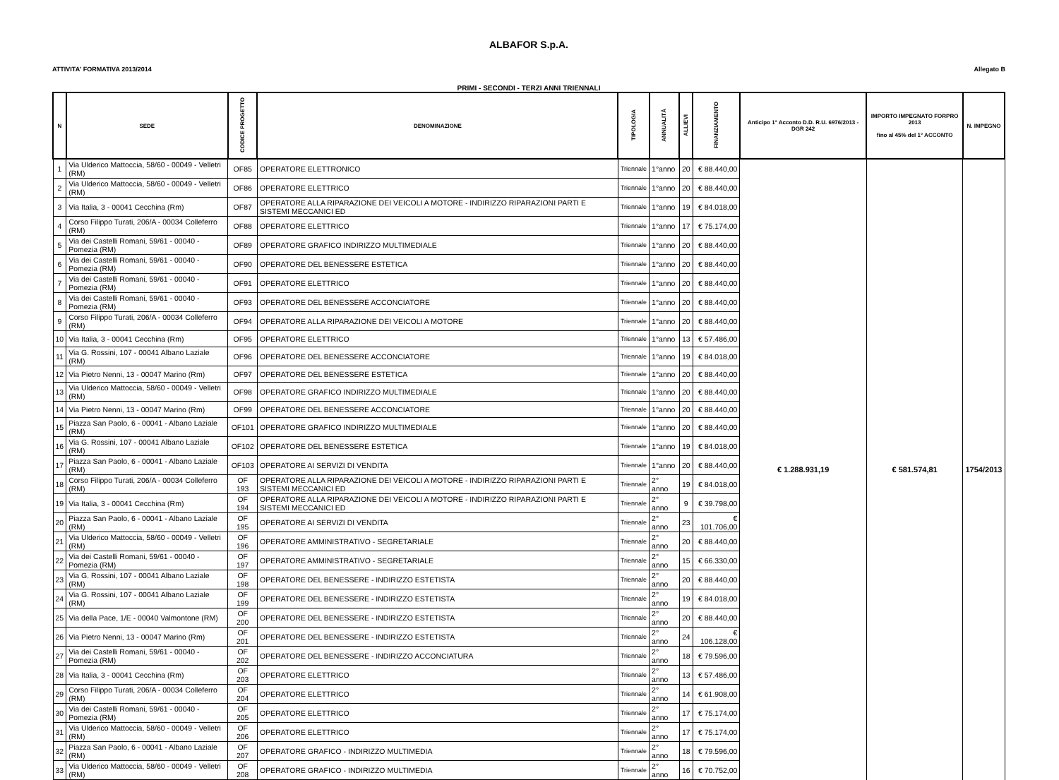ALBAFOR S.p.A.
ATTIVITA' FORMATIVA 2013/2014 Allegato B
PRIMI - SECONDI - TERZI ANNI TRIENNALI
| N | SEDE | CODICE PROGETTO | DENOMINAZIONE | TIPOLOGIA | ANNUALITÀ | ALLIEVI | FINANZIAMENTO | Anticipo 1° Acconto D.D. R.U. 6976/2013 - DGR 242 | IMPORTO IMPEGNATO FORPRO 2013 fino al 45% del 1° ACCONTO | N. IMPEGNO |
| --- | --- | --- | --- | --- | --- | --- | --- | --- | --- | --- |
| 1 | Via Ulderico Mattoccia, 58/60 - 00049 - Velletri (RM) | OF85 | OPERATORE ELETTRONICO | Triennale | 1°anno | 20 | € 88.440,00 | € 1.288.931,19 | € 581.574,81 | 1754/2013 |
| 2 | Via Ulderico Mattoccia, 58/60 - 00049 - Velletri (RM) | OF86 | OPERATORE ELETTRICO | Triennale | 1°anno | 20 | € 88.440,00 | | | |
| 3 | Via Italia, 3 - 00041 Cecchina (Rm) | OF87 | OPERATORE ALLA RIPARAZIONE DEI VEICOLI A MOTORE - INDIRIZZO RIPARAZIONI PARTI E SISTEMI MECCANICI ED | Triennale | 1°anno | 19 | € 84.018,00 | | | |
| 4 | Corso Filippo Turati, 206/A - 00034 Colleferro (RM) | OF88 | OPERATORE ELETTRICO | Triennale | 1°anno | 17 | € 75.174,00 | | | |
| 5 | Via dei Castelli Romani, 59/61 - 00040 - Pomezia (RM) | OF89 | OPERATORE GRAFICO INDIRIZZO MULTIMEDIALE | Triennale | 1°anno | 20 | € 88.440,00 | | | |
| 6 | Via dei Castelli Romani, 59/61 - 00040 - Pomezia (RM) | OF90 | OPERATORE DEL BENESSERE ESTETICA | Triennale | 1°anno | 20 | € 88.440,00 | | | |
| 7 | Via dei Castelli Romani, 59/61 - 00040 - Pomezia (RM) | OF91 | OPERATORE ELETTRICO | Triennale | 1°anno | 20 | € 88.440,00 | | | |
| 8 | Via dei Castelli Romani, 59/61 - 00040 - Pomezia (RM) | OF93 | OPERATORE DEL BENESSERE ACCONCIATORE | Triennale | 1°anno | 20 | € 88.440,00 | | | |
| 9 | Corso Filippo Turati, 206/A - 00034 Colleferro (RM) | OF94 | OPERATORE ALLA RIPARAZIONE DEI VEICOLI A MOTORE | Triennale | 1°anno | 20 | € 88.440,00 | | | |
| 10 | Via Italia, 3 - 00041 Cecchina (Rm) | OF95 | OPERATORE ELETTRICO | Triennale | 1°anno | 13 | € 57.486,00 | | | |
| 11 | Via G. Rossini, 107 - 00041 Albano Laziale (RM) | OF96 | OPERATORE DEL BENESSERE ACCONCIATORE | Triennale | 1°anno | 19 | € 84.018,00 | | | |
| 12 | Via Pietro Nenni, 13 - 00047 Marino (Rm) | OF97 | OPERATORE DEL BENESSERE ESTETICA | Triennale | 1°anno | 20 | € 88.440,00 | | | |
| 13 | Via Ulderico Mattoccia, 58/60 - 00049 - Velletri (RM) | OF98 | OPERATORE GRAFICO INDIRIZZO MULTIMEDIALE | Triennale | 1°anno | 20 | € 88.440,00 | | | |
| 14 | Via Pietro Nenni, 13 - 00047 Marino (Rm) | OF99 | OPERATORE DEL BENESSERE ACCONCIATORE | Triennale | 1°anno | 20 | € 88.440,00 | | | |
| 15 | Piazza San Paolo, 6 - 00041 - Albano Laziale (RM) | OF101 | OPERATORE GRAFICO INDIRIZZO MULTIMEDIALE | Triennale | 1°anno | 20 | € 88.440,00 | | | |
| 16 | Via G. Rossini, 107 - 00041 Albano Laziale (RM) | OF102 | OPERATORE DEL BENESSERE ESTETICA | Triennale | 1°anno | 19 | € 84.018,00 | | | |
| 17 | Piazza San Paolo, 6 - 00041 - Albano Laziale (RM) | OF103 | OPERATORE AI SERVIZI DI VENDITA | Triennale | 1°anno | 20 | € 88.440,00 | | | |
| 18 | Corso Filippo Turati, 206/A - 00034 Colleferro (RM) | OF 193 | OPERATORE ALLA RIPARAZIONE DEI VEICOLI A MOTORE - INDIRIZZO RIPARAZIONI PARTI E SISTEMI MECCANICI ED | Triennale | 2° anno | 19 | € 84.018,00 | | | |
| 19 | Via Italia, 3 - 00041 Cecchina (Rm) | OF 194 | OPERATORE ALLA RIPARAZIONE DEI VEICOLI A MOTORE - INDIRIZZO RIPARAZIONI PARTI E SISTEMI MECCANICI ED | Triennale | 2° anno | 9 | € 39.798,00 | | | |
| 20 | Piazza San Paolo, 6 - 00041 - Albano Laziale (RM) | OF 195 | OPERATORE AI SERVIZI DI VENDITA | Triennale | 2° anno | 23 | € 101.706,00 | | | |
| 21 | Via Ulderico Mattoccia, 58/60 - 00049 - Velletri (RM) | OF 196 | OPERATORE AMMINISTRATIVO - SEGRETARIALE | Triennale | 2° anno | 20 | € 88.440,00 | | | |
| 22 | Via dei Castelli Romani, 59/61 - 00040 - Pomezia (RM) | OF 197 | OPERATORE AMMINISTRATIVO - SEGRETARIALE | Triennale | 2° anno | 15 | € 66.330,00 | | | |
| 23 | Via G. Rossini, 107 - 00041 Albano Laziale (RM) | OF 198 | OPERATORE DEL BENESSERE - INDIRIZZO ESTETISTA | Triennale | 2° anno | 20 | € 88.440,00 | | | |
| 24 | Via G. Rossini, 107 - 00041 Albano Laziale (RM) | OF 199 | OPERATORE DEL BENESSERE - INDIRIZZO ESTETISTA | Triennale | 2° anno | 19 | € 84.018,00 | | | |
| 25 | Via della Pace, 1/E - 00040 Valmontone (RM) | OF 200 | OPERATORE DEL BENESSERE - INDIRIZZO ESTETISTA | Triennale | 2° anno | 20 | € 88.440,00 | | | |
| 26 | Via Pietro Nenni, 13 - 00047 Marino (Rm) | OF 201 | OPERATORE DEL BENESSERE - INDIRIZZO ESTETISTA | Triennale | 2° anno | 24 | € 106.128,00 | | | |
| 27 | Via dei Castelli Romani, 59/61 - 00040 - Pomezia (RM) | OF 202 | OPERATORE DEL BENESSERE - INDIRIZZO ACCONCIATURA | Triennale | 2° anno | 18 | € 79.596,00 | | | |
| 28 | Via Italia, 3 - 00041 Cecchina (Rm) | OF 203 | OPERATORE ELETTRICO | Triennale | 2° anno | 13 | € 57.486,00 | | | |
| 29 | Corso Filippo Turati, 206/A - 00034 Colleferro (RM) | OF 204 | OPERATORE ELETTRICO | Triennale | 2° anno | 14 | € 61.908,00 | | | |
| 30 | Via dei Castelli Romani, 59/61 - 00040 - Pomezia (RM) | OF 205 | OPERATORE ELETTRICO | Triennale | 2° anno | 17 | € 75.174,00 | | | |
| 31 | Via Ulderico Mattoccia, 58/60 - 00049 - Velletri (RM) | OF 206 | OPERATORE ELETTRICO | Triennale | 2° anno | 17 | € 75.174,00 | | | |
| 32 | Piazza San Paolo, 6 - 00041 - Albano Laziale (RM) | OF 207 | OPERATORE GRAFICO - INDIRIZZO MULTIMEDIA | Triennale | 2° anno | 18 | € 79.596,00 | | | |
| 33 | Via Ulderico Mattoccia, 58/60 - 00049 - Velletri (RM) | OF 208 | OPERATORE GRAFICO - INDIRIZZO MULTIMEDIA | Triennale | 2° anno | 16 | € 70.752,00 | | | |